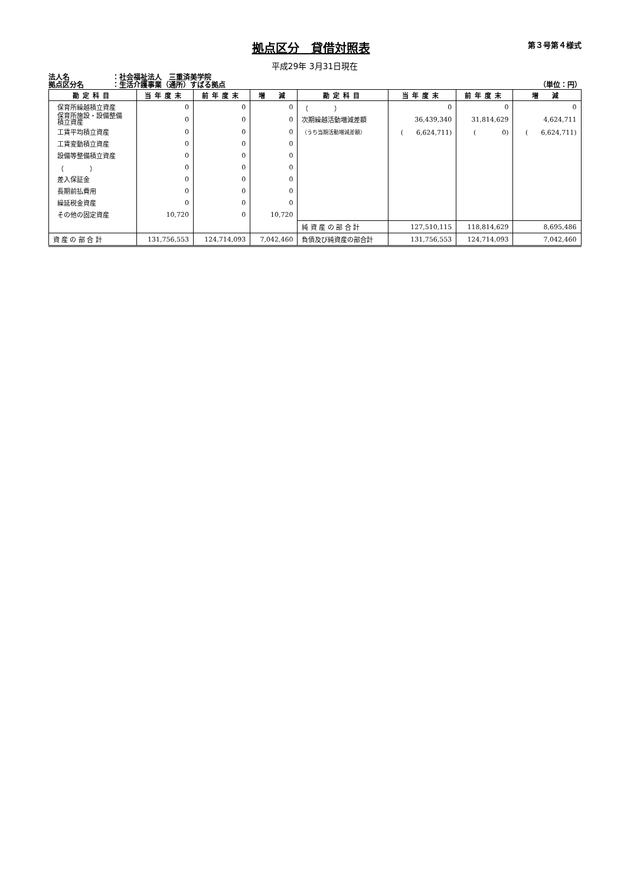拠点区分　貸借対照表
第３号第４様式
平成29年 3月31日現在
法人名 ：社会福祉法人　三重済美学院
拠点区分名 ：生活介護事業（通所）すばる拠点
（単位：円）
| 勘定科目 | 当年度末 | 前年度末 | 増 減 | 勘定科目 | 当年度末 | 前年度末 | 増 減 |
| --- | --- | --- | --- | --- | --- | --- | --- |
| 保育所繰越積立資産 | 0 | 0 | 0 | （ ） | 0 | 0 | 0 |
| 保育所施設・設備整備 積立資産 | 0 | 0 | 0 | 次期繰越活動増減差額 | 36,439,340 | 31,814,629 | 4,624,711 |
| 工賃平均積立資産 | 0 | 0 | 0 | （うち当期活動増減差額） | ( 6,624,711) | ( 0) | ( 6,624,711) |
| 工賃変動積立資産 | 0 | 0 | 0 | | | | |
| 設備等整備積立資産 | 0 | 0 | 0 | | | | |
| （ ） | 0 | 0 | 0 | | | | |
| 差入保証金 | 0 | 0 | 0 | | | | |
| 長期前払費用 | 0 | 0 | 0 | | | | |
| 繰延税金資産 | 0 | 0 | 0 | | | | |
| その他の固定資産 | 10,720 | 0 | 10,720 | | | | |
| | | | | 純 資 産 の 部 合 計 | 127,510,115 | 118,814,629 | 8,695,486 |
| 資 産 の 部 合 計 | 131,756,553 | 124,714,093 | 7,042,460 | 負債及び純資産の部合計 | 131,756,553 | 124,714,093 | 7,042,460 |